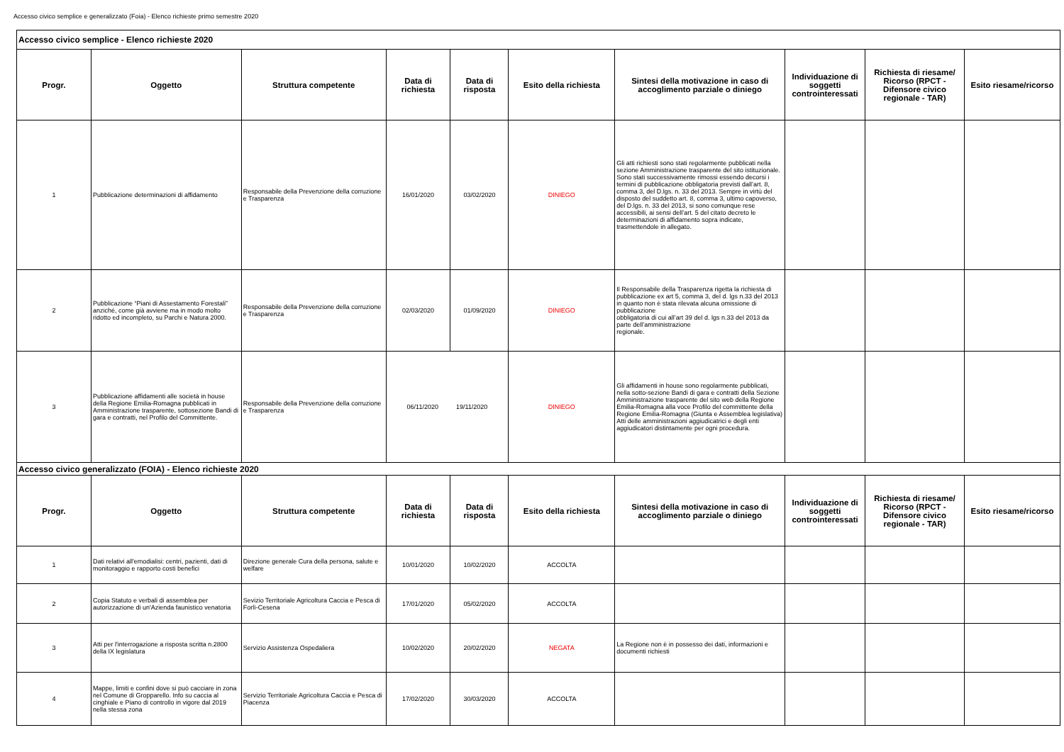Accesso civico semplice e generalizzato (Foia) - Elenco richieste primo semestre 2020
| Accesso civico semplice - Elenco richieste 2020 | | | | | | | | | |
| Progr. | Oggetto | Struttura competente | Data di richiesta | Data di risposta | Esito della richiesta | Sintesi della motivazione in caso di accoglimento parziale o diniego | Individuazione di soggetti controinteressati | Richiesta di riesame/ Ricorso (RPCT - Difensore civico regionale - TAR) | Esito riesame/ricorso |
| 1 | Pubblicazione determinazioni di affidamento | Responsabile della Prevenzione della corruzione e Trasparenza | 16/01/2020 | 03/02/2020 | DINIEGO | Gli atti richiesti sono stati regolarmente pubblicati nella sezione Amministrazione trasparente del sito istituzionale. Sono stati successivamente rimossi essendo decorsi i termini di pubblicazione obbligatoria previsti dall’art. 8, comma 3, del D.lgs. n. 33 del 2013. Sempre in virtù del disposto del suddetto art. 8, comma 3, ultimo capoverso, del D.lgs. n. 33 del 2013, si sono comunque rese accessibili, ai sensi dell’art. 5 del citato decreto le determinazioni di affidamento sopra indicate, trasmettendole in allegato. | | | |
| 2 | Pubblicazione “Piani di Assestamento Forestali” anziché, come già avviene ma in modo molto ridotto ed incompleto, su Parchi e Natura 2000. | Responsabile della Prevenzione della corruzione e Trasparenza | 02/03/2020 | 01/09/2020 | DINIEGO | Il Responsabile della Trasparenza rigetta la richiesta di pubblicazione ex art 5, comma 3, del d. lgs n.33 del 2013 in quanto non è stata rilevata alcuna omissione di pubblicazione obbligatoria di cui all’art 39 del d. lgs n.33 del 2013 da parte dell’amministrazione regionale. | | | |
| 3 | Pubblicazione affidamenti alle società in house della Regione Emilia-Romagna pubblicati in Amministrazione trasparente, sottosezione Bandi di gara e contratti, nel Profilo del Committente. | Responsabile della Prevenzione della corruzione e Trasparenza | 06/11/2020 19/11/2020 | | DINIEGO | Gli affidamenti in house sono regolarmente pubblicati, nella sotto-sezione Bandi di gara e contratti della Sezione Amministrazione trasparente del sito web della Regione Emilia-Romagna alla voce Profilo del committente della Regione Emilia-Romagna (Giunta e Assemblea legislativa) Atti delle amministrazioni aggiudicatrici e degli enti aggiudicatori distintamente per ogni procedura. | | | |
| Accesso civico generalizzato (FOIA) - Elenco richieste 2020 | | | | | | | | | |
| Progr. | Oggetto | Struttura competente | Data di richiesta | Data di risposta | Esito della richiesta | Sintesi della motivazione in caso di accoglimento parziale o diniego | Individuazione di soggetti controinteressati | Richiesta di riesame/ Ricorso (RPCT - Difensore civico regionale - TAR) | Esito riesame/ricorso |
| 1 | Dati relativi all'emodialisi: centri, pazienti, dati di monitoraggio e rapporto costi benefici | Direzione generale Cura della persona, salute e welfare | 10/01/2020 | 10/02/2020 | ACCOLTA | | | | |
| 2 | Copia Statuto e verbali di assemblea per autorizzazione di un'Azienda faunistico venatoria | Sevizio Territoriale Agricoltura Caccia e Pesca di Forlì-Cesena | 17/01/2020 | 05/02/2020 | ACCOLTA | | | | |
| 3 | Atti per l'interrogazione a risposta scritta n.2800 della IX legislatura | Servizio Assistenza Ospedaliera | 10/02/2020 | 20/02/2020 | NEGATA | La Regione non è in possesso dei dati, informazioni e documenti richiesti | | | |
| 4 | Mappe, limiti e confini dove si può cacciare in zona nel Comune di Gropparello. Info su caccia al cinghiale e Piano di controllo in vigore dal 2019 nella stessa zona | Servizio Territoriale Agricoltura Caccia e Pesca di Piacenza | 17/02/2020 | 30/03/2020 | ACCOLTA | | | | |